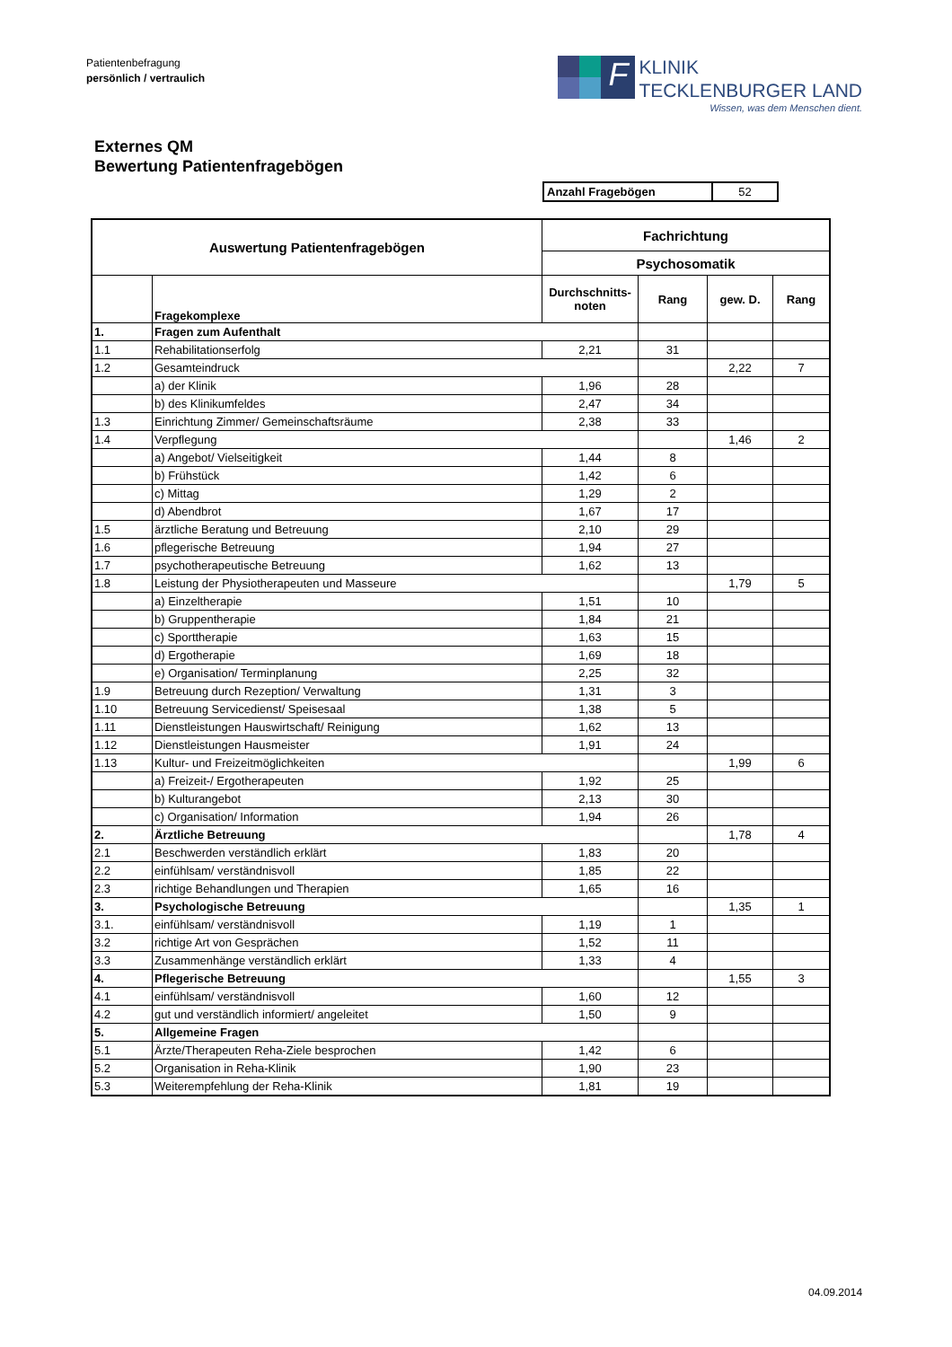Patientenbefragung
persönlich / vertraulich
F
KLINIK
TECKLENBURGER LAND
Wissen, was dem Menschen dient.
Externes QM
Bewertung Patientenfragebögen
| Anzahl Fragebögen | 52 |
| Auswertung Patientenfragebögen | | Fachrichtung | | | |
| --- | --- | --- | --- | --- | --- |
| | | Psychosomatik | | | |
| | Fragekomplexe | Durchschnitts- noten | Rang | gew. D. | Rang |
| 1. | Fragen zum Aufenthalt | | | | |
| 1.1 | Rehabilitationserfolg | 2,21 | 31 | | |
| 1.2 | Gesamteindruck | | | 2,22 | 7 |
| | a) der Klinik | 1,96 | 28 | | |
| | b) des Klinikumfeldes | 2,47 | 34 | | |
| 1.3 | Einrichtung Zimmer/ Gemeinschaftsräume | 2,38 | 33 | | |
| 1.4 | Verpflegung | | | 1,46 | 2 |
| | a) Angebot/ Vielseitigkeit | 1,44 | 8 | | |
| | b) Frühstück | 1,42 | 6 | | |
| | c) Mittag | 1,29 | 2 | | |
| | d) Abendbrot | 1,67 | 17 | | |
| 1.5 | ärztliche Beratung und Betreuung | 2,10 | 29 | | |
| 1.6 | pflegerische Betreuung | 1,94 | 27 | | |
| 1.7 | psychotherapeutische Betreuung | 1,62 | 13 | | |
| 1.8 | Leistung der Physiotherapeuten und Masseure | | | 1,79 | 5 |
| | a) Einzeltherapie | 1,51 | 10 | | |
| | b) Gruppentherapie | 1,84 | 21 | | |
| | c) Sporttherapie | 1,63 | 15 | | |
| | d) Ergotherapie | 1,69 | 18 | | |
| | e) Organisation/ Terminplanung | 2,25 | 32 | | |
| 1.9 | Betreuung durch Rezeption/ Verwaltung | 1,31 | 3 | | |
| 1.10 | Betreuung Servicedienst/ Speisesaal | 1,38 | 5 | | |
| 1.11 | Dienstleistungen Hauswirtschaft/ Reinigung | 1,62 | 13 | | |
| 1.12 | Dienstleistungen Hausmeister | 1,91 | 24 | | |
| 1.13 | Kultur- und Freizeitmöglichkeiten | | | 1,99 | 6 |
| | a) Freizeit-/ Ergotherapeuten | 1,92 | 25 | | |
| | b) Kulturangebot | 2,13 | 30 | | |
| | c) Organisation/ Information | 1,94 | 26 | | |
| 2. | Ärztliche Betreuung | | | 1,78 | 4 |
| 2.1 | Beschwerden verständlich erklärt | 1,83 | 20 | | |
| 2.2 | einfühlsam/ verständnisvoll | 1,85 | 22 | | |
| 2.3 | richtige Behandlungen und Therapien | 1,65 | 16 | | |
| 3. | Psychologische Betreuung | | | 1,35 | 1 |
| 3.1. | einfühlsam/ verständnisvoll | 1,19 | 1 | | |
| 3.2 | richtige Art von Gesprächen | 1,52 | 11 | | |
| 3.3 | Zusammenhänge verständlich erklärt | 1,33 | 4 | | |
| 4. | Pflegerische Betreuung | | | 1,55 | 3 |
| 4.1 | einfühlsam/ verständnisvoll | 1,60 | 12 | | |
| 4.2 | gut und verständlich informiert/ angeleitet | 1,50 | 9 | | |
| 5. | Allgemeine Fragen | | | | |
| 5.1 | Ärzte/Therapeuten Reha-Ziele besprochen | 1,42 | 6 | | |
| 5.2 | Organisation in Reha-Klinik | 1,90 | 23 | | |
| 5.3 | Weiterempfehlung der Reha-Klinik | 1,81 | 19 | | |
04.09.2014